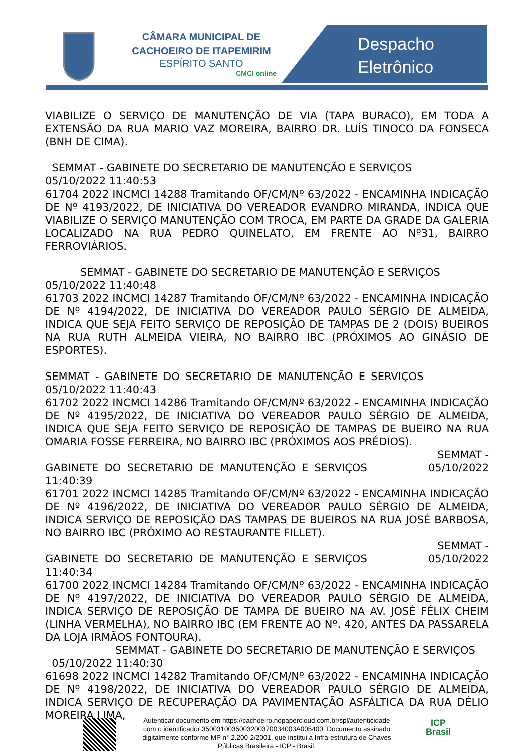CÂMARA MUNICIPAL DE CACHOEIRO DE ITAPEMIRIM
ESPÍRITO SANTO
CMCI online
Despacho
Eletrônico
VIABILIZE O SERVIÇO DE MANUTENÇÃO DE VIA (TAPA BURACO), EM TODA A EXTENSÃO DA RUA MARIO VAZ MOREIRA, BAIRRO DR. LUÍS TINOCO DA FONSECA (BNH DE CIMA).
SEMMAT - GABINETE DO SECRETARIO DE MANUTENÇÃO E SERVIÇOS
05/10/2022 11:40:53
61704 2022 INCMCI 14288 Tramitando OF/CM/Nº 63/2022 - ENCAMINHA INDICAÇÃO DE Nº 4193/2022, DE INICIATIVA DO VEREADOR EVANDRO MIRANDA, INDICA QUE VIABILIZE O SERVIÇO MANUTENÇÃO COM TROCA, EM PARTE DA GRADE DA GALERIA LOCALIZADO NA RUA PEDRO QUINELATO, EM FRENTE AO Nº31, BAIRRO FERROVIÁRIOS.
SEMMAT - GABINETE DO SECRETARIO DE MANUTENÇÃO E SERVIÇOS
05/10/2022 11:40:48
61703 2022 INCMCI 14287 Tramitando OF/CM/Nº 63/2022 - ENCAMINHA INDICAÇÃO DE Nº 4194/2022, DE INICIATIVA DO VEREADOR PAULO SÉRGIO DE ALMEIDA, INDICA QUE SEJA FEITO SERVIÇO DE REPOSIÇÃO DE TAMPAS DE 2 (DOIS) BUEIROS NA RUA RUTH ALMEIDA VIEIRA, NO BAIRRO IBC (PRÓXIMOS AO GINÁSIO DE ESPORTES).
SEMMAT - GABINETE DO SECRETARIO DE MANUTENÇÃO E SERVIÇOS 05/10/2022 11:40:43
61702 2022 INCMCI 14286 Tramitando OF/CM/Nº 63/2022 - ENCAMINHA INDICAÇÃO DE Nº 4195/2022, DE INICIATIVA DO VEREADOR PAULO SÉRGIO DE ALMEIDA, INDICA QUE SEJA FEITO SERVIÇO DE REPOSIÇÃO DE TAMPAS DE BUEIRO NA RUA OMARIA FOSSE FERREIRA, NO BAIRRO IBC (PRÓXIMOS AOS PRÉDIOS).
SEMMAT -
GABINETE DO SECRETARIO DE MANUTENÇÃO E SERVIÇOS 05/10/2022 11:40:39
61701 2022 INCMCI 14285 Tramitando OF/CM/Nº 63/2022 - ENCAMINHA INDICAÇÃO DE Nº 4196/2022, DE INICIATIVA DO VEREADOR PAULO SÉRGIO DE ALMEIDA, INDICA SERVIÇO DE REPOSIÇÃO DAS TAMPAS DE BUEIROS NA RUA JOSÉ BARBOSA, NO BAIRRO IBC (PRÓXIMO AO RESTAURANTE FILLET).
SEMMAT -
GABINETE DO SECRETARIO DE MANUTENÇÃO E SERVIÇOS 05/10/2022 11:40:34
61700 2022 INCMCI 14284 Tramitando OF/CM/Nº 63/2022 - ENCAMINHA INDICAÇÃO DE Nº 4197/2022, DE INICIATIVA DO VEREADOR PAULO SÉRGIO DE ALMEIDA, INDICA SERVIÇO DE REPOSIÇÃO DE TAMPA DE BUEIRO NA AV. JOSÉ FÉLIX CHEIM (LINHA VERMELHA), NO BAIRRO IBC (EM FRENTE AO Nº. 420, ANTES DA PASSARELA DA LOJA IRMÃOS FONTOURA).
SEMMAT - GABINETE DO SECRETARIO DE MANUTENÇÃO E SERVIÇOS
05/10/2022 11:40:30
61698 2022 INCMCI 14282 Tramitando OF/CM/Nº 63/2022 - ENCAMINHA INDICAÇÃO DE Nº 4198/2022, DE INICIATIVA DO VEREADOR PAULO SÉRGIO DE ALMEIDA, INDICA SERVIÇO DE RECUPERAÇÃO DA PAVIMENTAÇÃO ASFÁLTICA DA RUA DÉLIO MOREIRA LIMA,
Autenticar documento em https://cachoeiro.nopapercloud.com.br/spl/autenticidade
com o identificador 3500310035003200370034003A005400, Documento assinado
digitalmente conforme MP n° 2.200-2/2001, que institui a Infra-estrutura de Chaves
Públicas Brasileira - ICP - Brasil.
ICP
Brasil